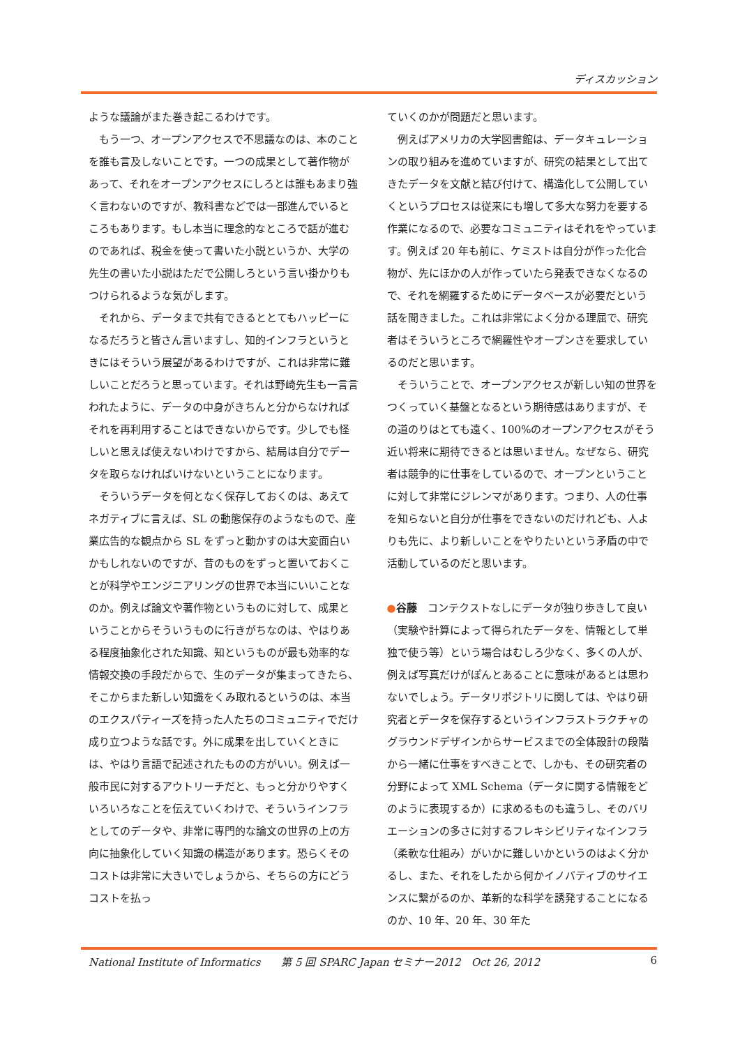ディスカッション
ような議論がまた巻き起こるわけです。
もう一つ、オープンアクセスで不思議なのは、本のことを誰も言及しないことです。一つの成果として著作物があって、それをオープンアクセスにしろとは誰もあまり強く言わないのですが、教科書などでは一部進んでいるところもあります。もし本当に理念的なところで話が進むのであれば、税金を使って書いた小説というか、大学の先生の書いた小説はただで公開しろという言い掛かりもつけられるような気がします。
それから、データまで共有できるととてもハッピーになるだろうと皆さん言いますし、知的インフラというときにはそういう展望があるわけですが、これは非常に難しいことだろうと思っています。それは野崎先生も一言言われたように、データの中身がきちんと分からなければそれを再利用することはできないからです。少しでも怪しいと思えば使えないわけですから、結局は自分でデータを取らなければいけないということになります。
そういうデータを何となく保存しておくのは、あえてネガティブに言えば、SL の動態保存のようなもので、産業広告的な観点から SL をずっと動かすのは大変面白いかもしれないのですが、昔のものをずっと置いておくことが科学やエンジニアリングの世界で本当にいいことなのか。例えば論文や著作物というものに対して、成果ということからそういうものに行きがちなのは、やはりある程度抽象化された知識、知というものが最も効率的な情報交換の手段だからで、生のデータが集まってきたら、そこからまた新しい知識をくみ取れるというのは、本当のエクスパティーズを持った人たちのコミュニティでだけ成り立つような話です。外に成果を出していくときには、やはり言語で記述されたものの方がいい。例えば一般市民に対するアウトリーチだと、もっと分かりやすくいろいろなことを伝えていくわけで、そういうインフラとしてのデータや、非常に専門的な論文の世界の上の方向に抽象化していく知識の構造があります。恐らくそのコストは非常に大きいでしょうから、そちらの方にどうコストを払っ
ていくのかが問題だと思います。
例えばアメリカの大学図書館は、データキュレーションの取り組みを進めていますが、研究の結果として出てきたデータを文献と結び付けて、構造化して公開していくというプロセスは従来にも増して多大な努力を要する作業になるので、必要なコミュニティはそれをやっています。例えば 20 年も前に、ケミストは自分が作った化合物が、先にほかの人が作っていたら発表できなくなるので、それを網羅するためにデータベースが必要だという話を聞きました。これは非常によく分かる理屈で、研究者はそういうところで網羅性やオープンさを要求しているのだと思います。
そういうことで、オープンアクセスが新しい知の世界をつくっていく基盤となるという期待感はありますが、その道のりはとても遠く、100%のオープンアクセスがそう近い将来に期待できるとは思いません。なぜなら、研究者は競争的に仕事をしているので、オープンということに対して非常にジレンマがあります。つまり、人の仕事を知らないと自分が仕事をできないのだけれども、人よりも先に、より新しいことをやりたいという矛盾の中で活動しているのだと思います。
●谷藤　コンテクストなしにデータが独り歩きして良い（実験や計算によって得られたデータを、情報として単独で使う等）という場合はむしろ少なく、多くの人が、例えば写真だけがぽんとあることに意味があるとは思わないでしょう。データリポジトリに関しては、やはり研究者とデータを保存するというインフラストラクチャのグラウンドデザインからサービスまでの全体設計の段階から一緒に仕事をすべきことで、しかも、その研究者の分野によって XML Schema（データに関する情報をどのように表現するか）に求めるものも違うし、そのバリエーションの多さに対するフレキシビリティなインフラ（柔軟な仕組み）がいかに難しいかというのはよく分かるし、また、それをしたから何かイノバティブのサイエンスに繋がるのか、革新的な科学を誘発することになるのか、10 年、20 年、30 年た
National Institute of Informatics　　第 5 回 SPARC Japan セミナー2012　Oct 26, 2012 6